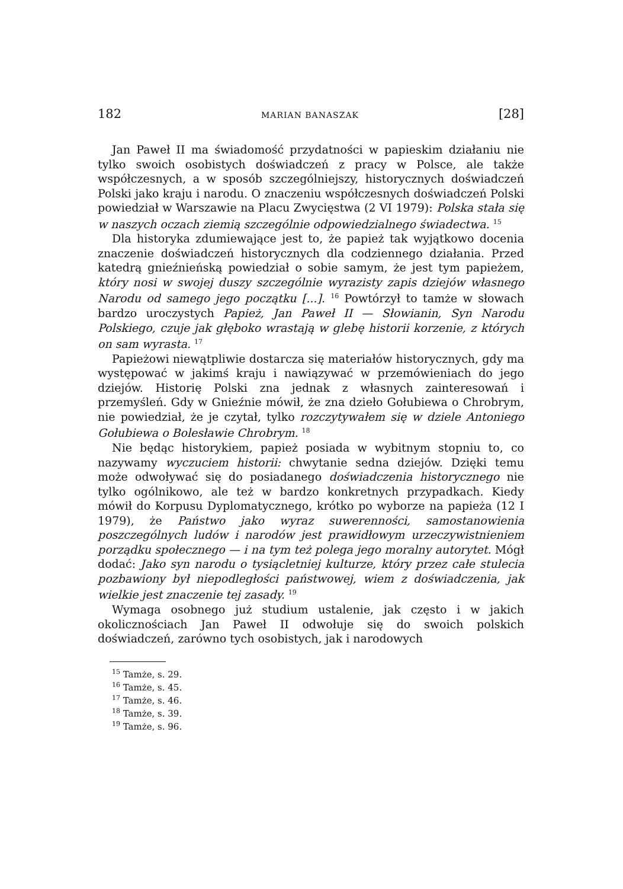182 MARIAN BANASZAK [28]
Jan Paweł II ma świadomość przydatności w papieskim działaniu nie tylko swoich osobistych doświadczeń z pracy w Polsce, ale także współczesnych, a w sposób szczególniejszy, historycznych doświadczeń Polski jako kraju i narodu. O znaczeniu współczesnych doświadczeń Polski powiedział w Warszawie na Placu Zwycięstwa (2 VI 1979): Polska stała się w naszych oczach ziemią szczególnie odpowiedzialnego świadectwa. <sup>15</sup>
Dla historyka zdumiewające jest to, że papież tak wyjątkowo docenia znaczenie doświadczeń historycznych dla codziennego działania. Przed katedrą gnieźnieńską powiedział o sobie samym, że jest tym papieżem, który nosi w swojej duszy szczególnie wyrazisty zapis dziejów własnego Narodu od samego jego początku [...]. <sup>16</sup> Powtórzył to tamże w słowach bardzo uroczystych Papież, Jan Paweł II — Słowianin, Syn Narodu Polskiego, czuje jak głęboko wrastają w glebę historii korzenie, z których on sam wyrasta. <sup>17</sup>
Papieżowi niewątpliwie dostarcza się materiałów historycznych, gdy ma występować w jakimś kraju i nawiązywać w przemówieniach do jego dziejów. Historię Polski zna jednak z własnych zainteresowań i przemyśleń. Gdy w Gnieźnie mówił, że zna dzieło Gołubiewa o Chrobrym, nie powiedział, że je czytał, tylko rozczytywałem się w dziele Antoniego Gołubiewa o Bolesławie Chrobrym. <sup>18</sup>
Nie będąc historykiem, papież posiada w wybitnym stopniu to, co nazywamy wyczuciem historii: chwytanie sedna dziejów. Dzięki temu może odwoływać się do posiadanego doświadczenia historycznego nie tylko ogólnikowo, ale też w bardzo konkretnych przypadkach. Kiedy mówił do Korpusu Dyplomatycznego, krótko po wyborze na papieża (12 I 1979), że Państwo jako wyraz suwerenności, samostanowienia poszczególnych ludów i narodów jest prawidłowym urzeczywistnieniem porządku społecznego — i na tym też polega jego moralny autorytet. Mógł dodać: Jako syn narodu o tysiącletniej kulturze, który przez całe stulecia pozbawiony był niepodległości państwowej, wiem z doświadczenia, jak wielkie jest znaczenie tej zasady. <sup>19</sup>
Wymaga osobnego już studium ustalenie, jak często i w jakich okolicznościach Jan Paweł II odwołuje się do swoich polskich doświadczeń, zarówno tych osobistych, jak i narodowych
<sup>15</sup> Tamże, s. 29.
<sup>16</sup> Tamże, s. 45.
<sup>17</sup> Tamże, s. 46.
<sup>18</sup> Tamże, s. 39.
<sup>19</sup> Tamże, s. 96.